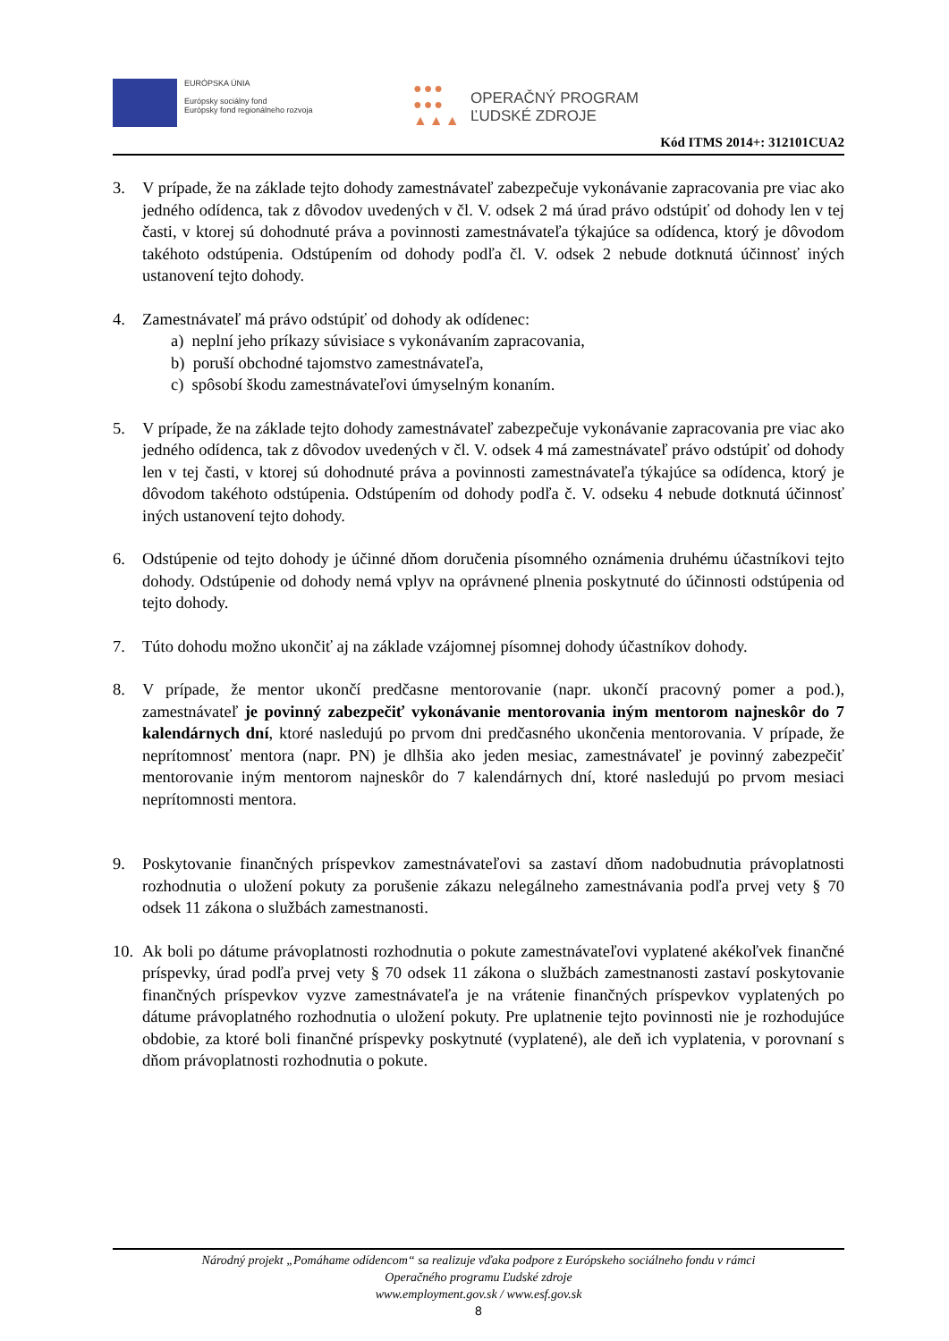EURÓPSKA ÚNIA
Európsky sociálny fond
Európsky fond regionálneho rozvoja
●●●
●●●
▲▲▲
OPERAČNÝ PROGRAM
ĽUDSKÉ ZDROJE
Kód ITMS 2014+: 312101CUA2
3. V prípade, že na základe tejto dohody zamestnávateľ zabezpečuje vykonávanie zapracovania pre viac ako jedného odídenca, tak z dôvodov uvedených v čl. V. odsek 2 má úrad právo odstúpiť od dohody len v tej časti, v ktorej sú dohodnuté práva a povinnosti zamestnávateľa týkajúce sa odídenca, ktorý je dôvodom takéhoto odstúpenia. Odstúpením od dohody podľa čl. V. odsek 2 nebude dotknutá účinnosť iných ustanovení tejto dohody.
4. Zamestnávateľ má právo odstúpiť od dohody ak odídenec:
a) neplní jeho príkazy súvisiace s vykonávaním zapracovania,
b) poruší obchodné tajomstvo zamestnávateľa,
c) spôsobí škodu zamestnávateľovi úmyselným konaním.
5. V prípade, že na základe tejto dohody zamestnávateľ zabezpečuje vykonávanie zapracovania pre viac ako jedného odídenca, tak z dôvodov uvedených v čl. V. odsek 4 má zamestnávateľ právo odstúpiť od dohody len v tej časti, v ktorej sú dohodnuté práva a povinnosti zamestnávateľa týkajúce sa odídenca, ktorý je dôvodom takéhoto odstúpenia. Odstúpením od dohody podľa č. V. odseku 4 nebude dotknutá účinnosť iných ustanovení tejto dohody.
6. Odstúpenie od tejto dohody je účinné dňom doručenia písomného oznámenia druhému účastníkovi tejto dohody. Odstúpenie od dohody nemá vplyv na oprávnené plnenia poskytnuté do účinnosti odstúpenia od tejto dohody.
7. Túto dohodu možno ukončiť aj na základe vzájomnej písomnej dohody účastníkov dohody.
8. V prípade, že mentor ukončí predčasne mentorovanie (napr. ukončí pracovný pomer a pod.), zamestnávateľ je povinný zabezpečiť vykonávanie mentorovania iným mentorom najneskôr do 7 kalendárnych dní, ktoré nasledujú po prvom dni predčasného ukončenia mentorovania. V prípade, že neprítomnosť mentora (napr. PN) je dlhšia ako jeden mesiac, zamestnávateľ je povinný zabezpečiť mentorovanie iným mentorom najneskôr do 7 kalendárnych dní, ktoré nasledujú po prvom mesiaci neprítomnosti mentora.
9. Poskytovanie finančných príspevkov zamestnávateľovi sa zastaví dňom nadobudnutia právoplatnosti rozhodnutia o uložení pokuty za porušenie zákazu nelegálneho zamestnávania podľa prvej vety § 70 odsek 11 zákona o službách zamestnanosti.
10.
Ak boli po dátume právoplatnosti rozhodnutia o pokute zamestnávateľovi vyplatené akékoľvek finančné príspevky, úrad podľa prvej vety § 70 odsek 11 zákona o službách zamestnanosti zastaví poskytovanie finančných príspevkov vyzve zamestnávateľa je na vrátenie finančných príspevkov vyplatených po dátume právoplatného rozhodnutia o uložení pokuty. Pre uplatnenie tejto povinnosti nie je rozhodujúce obdobie, za ktoré boli finančné príspevky poskytnuté (vyplatené), ale deň ich vyplatenia, v porovnaní s dňom právoplatnosti rozhodnutia o pokute.
Národný projekt „Pomáhame odídencom“ sa realizuje vďaka podpore z Európskeho sociálneho fondu v rámci
Operačného programu Ľudské zdroje
www.employment.gov.sk / www.esf.gov.sk
8